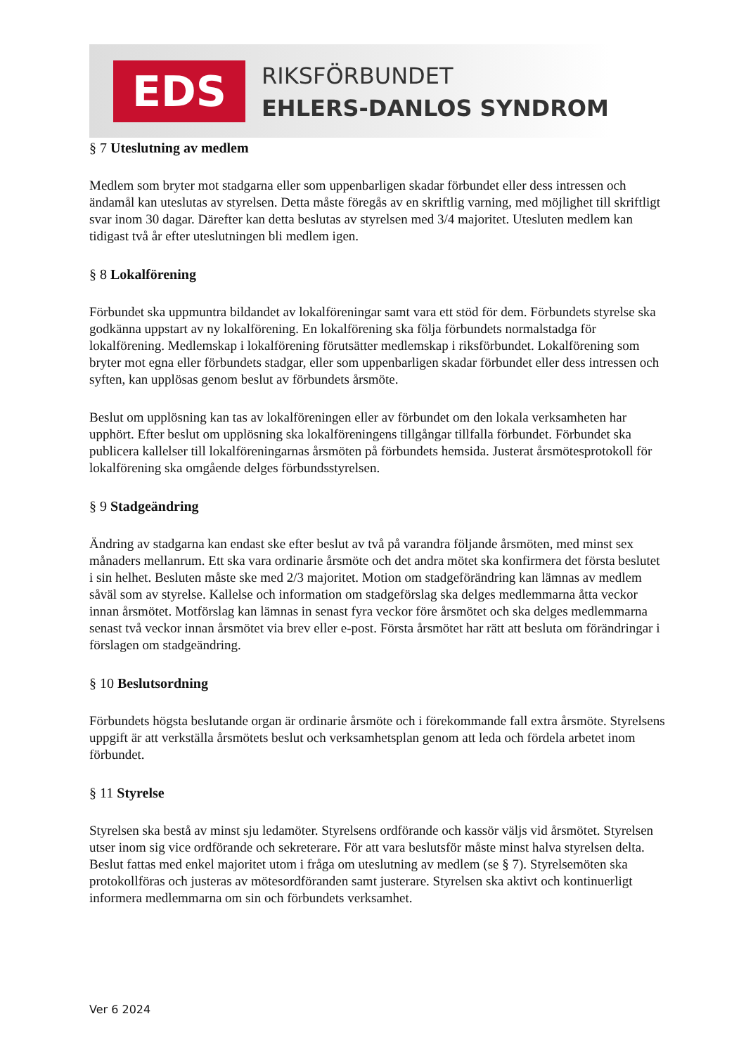EDS RIKSFÖRBUNDET
EHLERS-DANLOS SYNDROM
§ 7 Uteslutning av medlem
Medlem som bryter mot stadgarna eller som uppenbarligen skadar förbundet eller dess intressen och ändamål kan uteslutas av styrelsen. Detta måste föregås av en skriftlig varning, med möjlighet till skriftligt svar inom 30 dagar. Därefter kan detta beslutas av styrelsen med 3/4 majoritet. Utesluten medlem kan tidigast två år efter uteslutningen bli medlem igen.
§ 8 Lokalförening
Förbundet ska uppmuntra bildandet av lokalföreningar samt vara ett stöd för dem. Förbundets styrelse ska godkänna uppstart av ny lokalförening. En lokalförening ska följa förbundets normalstadga för lokalförening. Medlemskap i lokalförening förutsätter medlemskap i riksförbundet. Lokalförening som bryter mot egna eller förbundets stadgar, eller som uppenbarligen skadar förbundet eller dess intressen och syften, kan upplösas genom beslut av förbundets årsmöte.
Beslut om upplösning kan tas av lokalföreningen eller av förbundet om den lokala verksamheten har upphört. Efter beslut om upplösning ska lokalföreningens tillgångar tillfalla förbundet. Förbundet ska publicera kallelser till lokalföreningarnas årsmöten på förbundets hemsida. Justerat årsmötesprotokoll för lokalförening ska omgående delges förbundsstyrelsen.
§ 9 Stadgeändring
Ändring av stadgarna kan endast ske efter beslut av två på varandra följande årsmöten, med minst sex månaders mellanrum. Ett ska vara ordinarie årsmöte och det andra mötet ska konfirmera det första beslutet i sin helhet. Besluten måste ske med 2/3 majoritet. Motion om stadgeförändring kan lämnas av medlem såväl som av styrelse. Kallelse och information om stadgeförslag ska delges medlemmarna åtta veckor innan årsmötet. Motförslag kan lämnas in senast fyra veckor före årsmötet och ska delges medlemmarna senast två veckor innan årsmötet via brev eller e-post. Första årsmötet har rätt att besluta om förändringar i förslagen om stadgeändring.
§ 10 Beslutsordning
Förbundets högsta beslutande organ är ordinarie årsmöte och i förekommande fall extra årsmöte. Styrelsens uppgift är att verkställa årsmötets beslut och verksamhetsplan genom att leda och fördela arbetet inom förbundet.
§ 11 Styrelse
Styrelsen ska bestå av minst sju ledamöter. Styrelsens ordförande och kassör väljs vid årsmötet. Styrelsen utser inom sig vice ordförande och sekreterare. För att vara beslutsför måste minst halva styrelsen delta. Beslut fattas med enkel majoritet utom i fråga om uteslutning av medlem (se § 7). Styrelsemöten ska protokollföras och justeras av mötesordföranden samt justerare. Styrelsen ska aktivt och kontinuerligt informera medlemmarna om sin och förbundets verksamhet.
Ver 6 2024